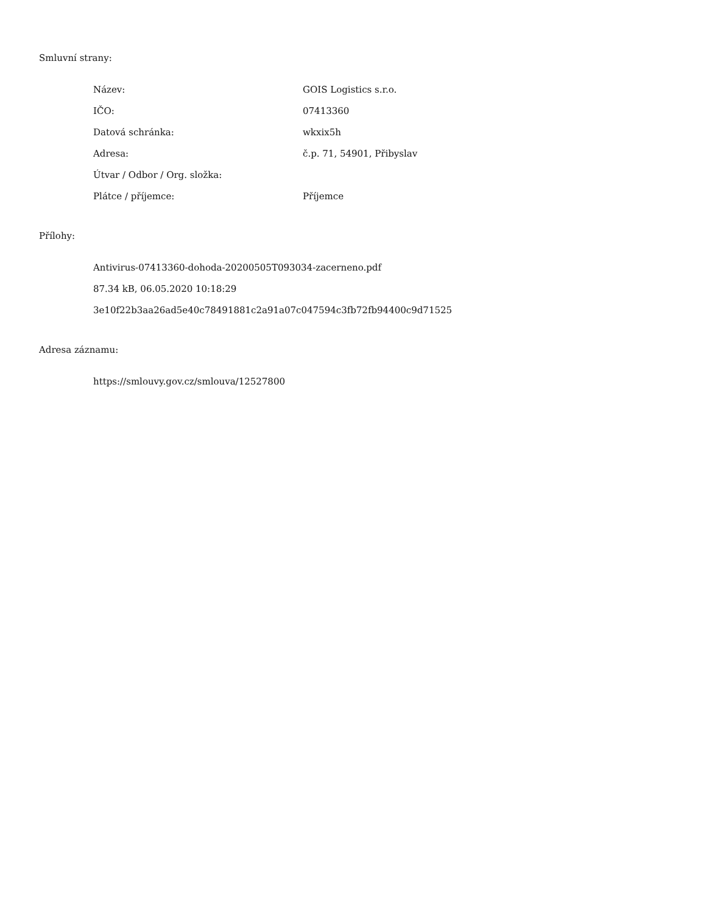Smluvní strany:
| Název: | GOIS Logistics s.r.o. |
| IČO: | 07413360 |
| Datová schránka: | wkxix5h |
| Adresa: | č.p. 71, 54901, Přibyslav |
| Útvar / Odbor / Org. složka: | |
| Plátce / příjemce: | Příjemce |
Přílohy:
Antivirus-07413360-dohoda-20200505T093034-zacerneno.pdf
87.34 kB, 06.05.2020 10:18:29
3e10f22b3aa26ad5e40c78491881c2a91a07c047594c3fb72fb94400c9d71525
Adresa záznamu:
https://smlouvy.gov.cz/smlouva/12527800